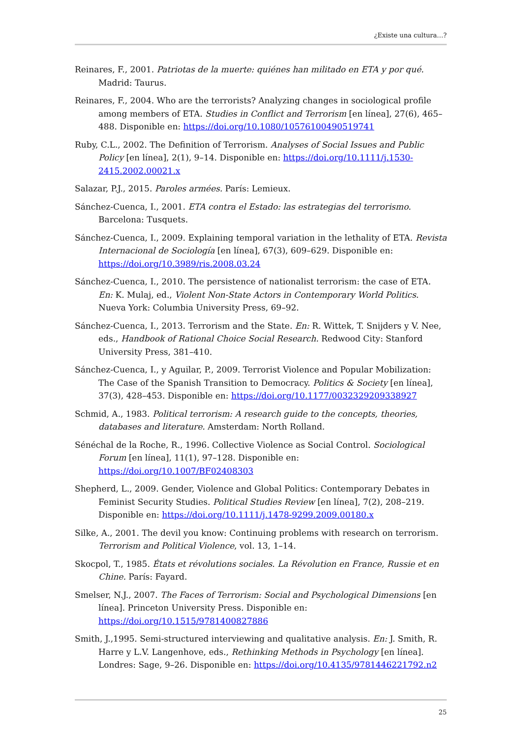¿Existe una cultura…?
Reinares, F., 2001. Patriotas de la muerte: quiénes han militado en ETA y por qué. Madrid: Taurus.
Reinares, F., 2004. Who are the terrorists? Analyzing changes in sociological profile among members of ETA. Studies in Conflict and Terrorism [en línea], 27(6), 465–488. Disponible en: https://doi.org/10.1080/10576100490519741
Ruby, C.L., 2002. The Definition of Terrorism. Analyses of Social Issues and Public Policy [en línea], 2(1), 9–14. Disponible en: https://doi.org/10.1111/j.1530-2415.2002.00021.x
Salazar, P.J., 2015. Paroles armées. París: Lemieux.
Sánchez-Cuenca, I., 2001. ETA contra el Estado: las estrategias del terrorismo. Barcelona: Tusquets.
Sánchez-Cuenca, I., 2009. Explaining temporal variation in the lethality of ETA. Revista Internacional de Sociología [en línea], 67(3), 609–629. Disponible en: https://doi.org/10.3989/ris.2008.03.24
Sánchez-Cuenca, I., 2010. The persistence of nationalist terrorism: the case of ETA. En: K. Mulaj, ed., Violent Non-State Actors in Contemporary World Politics. Nueva York: Columbia University Press, 69–92.
Sánchez-Cuenca, I., 2013. Terrorism and the State. En: R. Wittek, T. Snijders y V. Nee, eds., Handbook of Rational Choice Social Research. Redwood City: Stanford University Press, 381–410.
Sánchez-Cuenca, I., y Aguilar, P., 2009. Terrorist Violence and Popular Mobilization: The Case of the Spanish Transition to Democracy. Politics & Society [en línea], 37(3), 428–453. Disponible en: https://doi.org/10.1177/0032329209338927
Schmid, A., 1983. Political terrorism: A research guide to the concepts, theories, databases and literature. Amsterdam: North Rolland.
Sénéchal de la Roche, R., 1996. Collective Violence as Social Control. Sociological Forum [en línea], 11(1), 97–128. Disponible en: https://doi.org/10.1007/BF02408303
Shepherd, L., 2009. Gender, Violence and Global Politics: Contemporary Debates in Feminist Security Studies. Political Studies Review [en línea], 7(2), 208–219. Disponible en: https://doi.org/10.1111/j.1478-9299.2009.00180.x
Silke, A., 2001. The devil you know: Continuing problems with research on terrorism. Terrorism and Political Violence, vol. 13, 1–14.
Skocpol, T., 1985. États et révolutions sociales. La Révolution en France, Russie et en Chine. París: Fayard.
Smelser, N.J., 2007. The Faces of Terrorism: Social and Psychological Dimensions [en línea]. Princeton University Press. Disponible en: https://doi.org/10.1515/9781400827886
Smith, J.,1995. Semi-structured interviewing and qualitative analysis. En: J. Smith, R. Harre y L.V. Langenhove, eds., Rethinking Methods in Psychology [en línea]. Londres: Sage, 9–26. Disponible en: https://doi.org/10.4135/9781446221792.n2
25